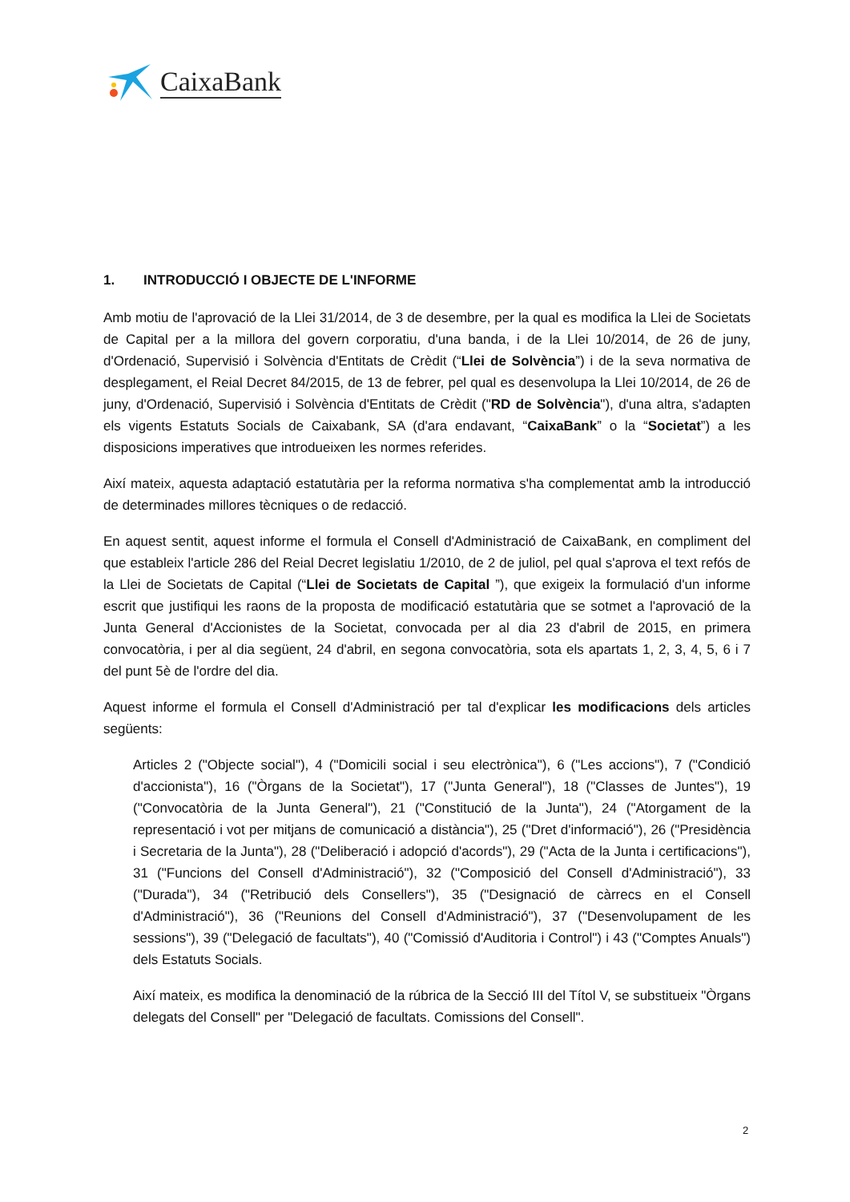CaixaBank
1. INTRODUCCIÓ I OBJECTE DE L'INFORME
Amb motiu de l'aprovació de la Llei 31/2014, de 3 de desembre, per la qual es modifica la Llei de Societats de Capital per a la millora del govern corporatiu, d'una banda, i de la Llei 10/2014, de 26 de juny, d'Ordenació, Supervisió i Solvència d'Entitats de Crèdit (“Llei de Solvència”) i de la seva normativa de desplegament, el Reial Decret 84/2015, de 13 de febrer, pel qual es desenvolupa la Llei 10/2014, de 26 de juny, d'Ordenació, Supervisió i Solvència d'Entitats de Crèdit ("RD de Solvència"), d'una altra, s'adapten els vigents Estatuts Socials de Caixabank, SA (d'ara endavant, “CaixaBank” o la “Societat”) a les disposicions imperatives que introdueixen les normes referides.
Així mateix, aquesta adaptació estatutària per la reforma normativa s'ha complementat amb la introducció de determinades millores tècniques o de redacció.
En aquest sentit, aquest informe el formula el Consell d'Administració de CaixaBank, en compliment del que estableix l'article 286 del Reial Decret legislatiu 1/2010, de 2 de juliol, pel qual s'aprova el text refós de la Llei de Societats de Capital (“Llei de Societats de Capital ”), que exigeix la formulació d'un informe escrit que justifiqui les raons de la proposta de modificació estatutària que se sotmet a l'aprovació de la Junta General d'Accionistes de la Societat, convocada per al dia 23 d'abril de 2015, en primera convocatòria, i per al dia següent, 24 d'abril, en segona convocatòria, sota els apartats 1, 2, 3, 4, 5, 6 i 7 del punt 5è de l'ordre del dia.
Aquest informe el formula el Consell d'Administració per tal d'explicar les modificacions dels articles següents:
Articles 2 ("Objecte social"), 4 ("Domicili social i seu electrònica"), 6 ("Les accions"), 7 ("Condició d'accionista"), 16 ("Òrgans de la Societat"), 17 ("Junta General"), 18 ("Classes de Juntes"), 19 ("Convocatòria de la Junta General"), 21 ("Constitució de la Junta"), 24 ("Atorgament de la representació i vot per mitjans de comunicació a distància"), 25 ("Dret d'informació"), 26 ("Presidència i Secretaria de la Junta"), 28 ("Deliberació i adopció d'acords"), 29 ("Acta de la Junta i certificacions"), 31 ("Funcions del Consell d'Administració"), 32 ("Composició del Consell d'Administració"), 33 ("Durada"), 34 ("Retribució dels Consellers"), 35 ("Designació de càrrecs en el Consell d'Administració"), 36 ("Reunions del Consell d'Administració"), 37 ("Desenvolupament de les sessions"), 39 ("Delegació de facultats"), 40 ("Comissió d'Auditoria i Control") i 43 ("Comptes Anuals") dels Estatuts Socials.
Així mateix, es modifica la denominació de la rúbrica de la Secció III del Títol V, se substitueix "Òrgans delegats del Consell" per "Delegació de facultats. Comissions del Consell".
2